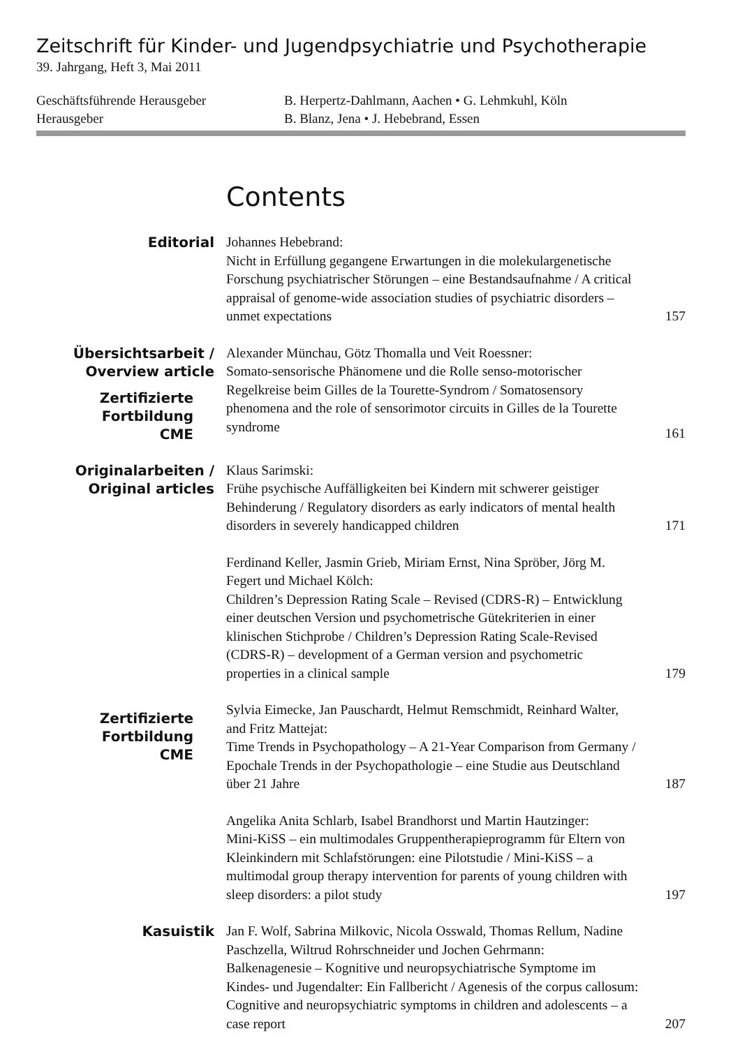Zeitschrift für Kinder- und Jugendpsychiatrie und Psychotherapie
39. Jahrgang, Heft 3, Mai 2011
Geschäftsführende Herausgeber
B. Herpertz-Dahlmann, Aachen • G. Lehmkuhl, Köln
Herausgeber
B. Blanz, Jena • J. Hebebrand, Essen
Contents
Editorial
Johannes Hebebrand:
Nicht in Erfüllung gegangene Erwartungen in die molekulargenetische Forschung psychiatrischer Störungen – eine Bestandsaufnahme / A critical appraisal of genome-wide association studies of psychiatric disorders – unmet expectations
157
Übersichtsarbeit /
Overview article
Zertifizierte Fortbildung
CME
Alexander Münchau, Götz Thomalla und Veit Roessner:
Somato-sensorische Phänomene und die Rolle senso-motorischer Regelkreise beim Gilles de la Tourette-Syndrom / Somatosensory phenomena and the role of sensorimotor circuits in Gilles de la Tourette syndrome
161
Originalarbeiten /
Original articles
Klaus Sarimski:
Frühe psychische Auffälligkeiten bei Kindern mit schwerer geistiger Behinderung / Regulatory disorders as early indicators of mental health disorders in severely handicapped children
171
Ferdinand Keller, Jasmin Grieb, Miriam Ernst, Nina Spröber, Jörg M. Fegert und Michael Kölch:
Children’s Depression Rating Scale – Revised (CDRS-R) – Entwicklung einer deutschen Version und psychometrische Gütekriterien in einer klinischen Stichprobe / Children’s Depression Rating Scale-Revised (CDRS-R) – development of a German version and psychometric properties in a clinical sample
179
Zertifizierte Fortbildung
CME
Sylvia Eimecke, Jan Pauschardt, Helmut Remschmidt, Reinhard Walter, and Fritz Mattejat:
Time Trends in Psychopathology – A 21-Year Comparison from Germany / Epochale Trends in der Psychopathologie – eine Studie aus Deutschland über 21 Jahre
187
Angelika Anita Schlarb, Isabel Brandhorst und Martin Hautzinger:
Mini-KiSS – ein multimodales Gruppentherapieprogramm für Eltern von Kleinkindern mit Schlafstörungen: eine Pilotstudie / Mini-KiSS – a multimodal group therapy intervention for parents of young children with sleep disorders: a pilot study
197
Kasuistik
Jan F. Wolf, Sabrina Milkovic, Nicola Osswald, Thomas Rellum, Nadine Paschzella, Wiltrud Rohrschneider und Jochen Gehrmann:
Balkenagenesie – Kognitive und neuropsychiatrische Symptome im Kindes- und Jugendalter: Ein Fallbericht / Agenesis of the corpus callosum: Cognitive and neuropsychiatric symptoms in children and adolescents – a case report
207